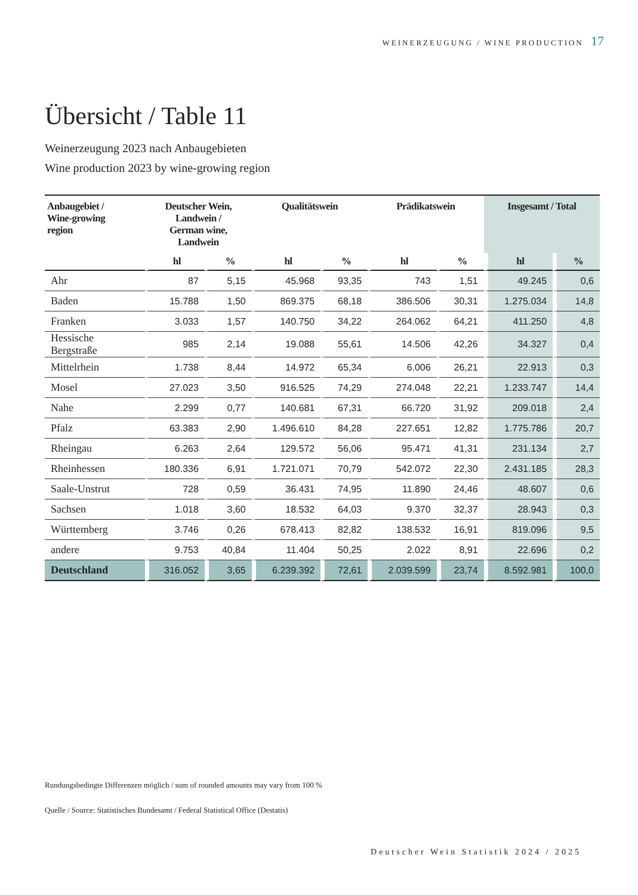WEINERZEUGUNG / WINE PRODUCTION 17
Übersicht / Table 11
Weinerzeugung 2023 nach Anbaugebieten
Wine production 2023 by wine-growing region
| Anbaugebiet / Wine-growing region | Deutscher Wein, Landwein / German wine, Landwein | | Qualitätswein | | Prädikatswein | | Insgesamt / Total | |
| --- | --- | --- | --- | --- | --- | --- | --- | --- |
| | hl | % | hl | % | hl | % | hl | % |
| Ahr | 87 | 5,15 | 45.968 | 93,35 | 743 | 1,51 | 49.245 | 0,6 |
| Baden | 15.788 | 1,50 | 869.375 | 68,18 | 386.506 | 30,31 | 1.275.034 | 14,8 |
| Franken | 3.033 | 1,57 | 140.750 | 34,22 | 264.062 | 64,21 | 411.250 | 4,8 |
| Hessische Bergstraße | 985 | 2,14 | 19.088 | 55,61 | 14.506 | 42,26 | 34.327 | 0,4 |
| Mittelrhein | 1.738 | 8,44 | 14.972 | 65,34 | 6.006 | 26,21 | 22.913 | 0,3 |
| Mosel | 27.023 | 3,50 | 916.525 | 74,29 | 274.048 | 22,21 | 1.233.747 | 14,4 |
| Nahe | 2.299 | 0,77 | 140.681 | 67,31 | 66.720 | 31,92 | 209.018 | 2,4 |
| Pfalz | 63.383 | 2,90 | 1.496.610 | 84,28 | 227.651 | 12,82 | 1.775.786 | 20,7 |
| Rheingau | 6.263 | 2,64 | 129.572 | 56,06 | 95.471 | 41,31 | 231.134 | 2,7 |
| Rheinhessen | 180.336 | 6,91 | 1.721.071 | 70,79 | 542.072 | 22,30 | 2.431.185 | 28,3 |
| Saale-Unstrut | 728 | 0,59 | 36.431 | 74,95 | 11.890 | 24,46 | 48.607 | 0,6 |
| Sachsen | 1.018 | 3,60 | 18.532 | 64,03 | 9.370 | 32,37 | 28.943 | 0,3 |
| Württemberg | 3.746 | 0,26 | 678.413 | 82,82 | 138.532 | 16,91 | 819.096 | 9,5 |
| andere | 9.753 | 40,84 | 11.404 | 50,25 | 2.022 | 8,91 | 22.696 | 0,2 |
| Deutschland | 316.052 | 3,65 | 6.239.392 | 72,61 | 2.039.599 | 23,74 | 8.592.981 | 100,0 |
Rundungsbedingte Differenzen möglich / sum of rounded amounts may vary from 100 %
Quelle / Source: Statistisches Bundesamt / Federal Statistical Office (Destatis)
Deutscher Wein Statistik 2024 / 2025